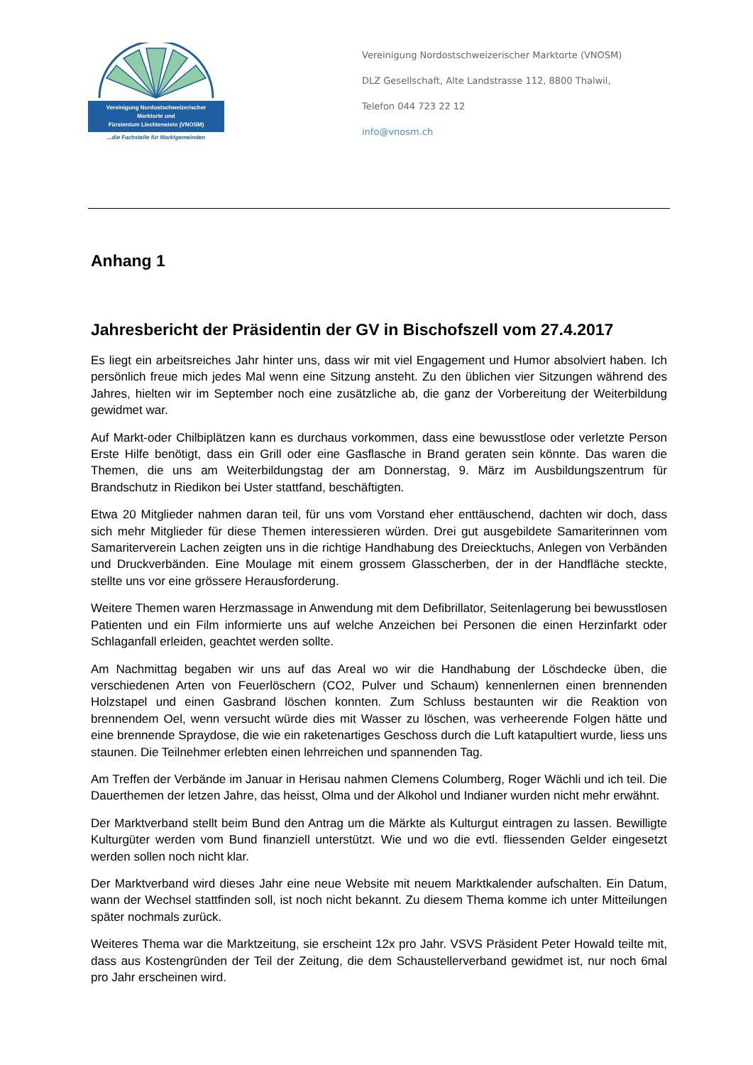Vereinigung Nordostschweizerischer
Marktorte und
Fürstentum Liechtenstein (VNOSM)
...die Fachstelle für Marktgemeinden
Vereinigung Nordostschweizerischer Marktorte (VNOSM)
DLZ Gesellschaft, Alte Landstrasse 112, 8800 Thalwil,
Telefon 044 723 22 12
info@vnosm.ch
Anhang 1
Jahresbericht der Präsidentin der GV in Bischofszell vom 27.4.2017
Es liegt ein arbeitsreiches Jahr hinter uns, dass wir mit viel Engagement und Humor absolviert haben. Ich persönlich freue mich jedes Mal wenn eine Sitzung ansteht. Zu den üblichen vier Sitzungen während des Jahres, hielten wir im September noch eine zusätzliche ab, die ganz der Vorbereitung der Weiterbildung gewidmet war.
Auf Markt-oder Chilbiplätzen kann es durchaus vorkommen, dass eine bewusstlose oder verletzte Person Erste Hilfe benötigt, dass ein Grill oder eine Gasflasche in Brand geraten sein könnte. Das waren die Themen, die uns am Weiterbildungstag der am Donnerstag, 9. März im Ausbildungszentrum für Brandschutz in Riedikon bei Uster stattfand, beschäftigten.
Etwa 20 Mitglieder nahmen daran teil, für uns vom Vorstand eher enttäuschend, dachten wir doch, dass sich mehr Mitglieder für diese Themen interessieren würden. Drei gut ausgebildete Samariterinnen vom Samariterverein Lachen zeigten uns in die richtige Handhabung des Dreiecktuchs, Anlegen von Verbänden und Druckverbänden. Eine Moulage mit einem grossem Glasscherben, der in der Handfläche steckte, stellte uns vor eine grössere Herausforderung.
Weitere Themen waren Herzmassage in Anwendung mit dem Defibrillator, Seitenlagerung bei bewusstlosen Patienten und ein Film informierte uns auf welche Anzeichen bei Personen die einen Herzinfarkt oder Schlaganfall erleiden, geachtet werden sollte.
Am Nachmittag begaben wir uns auf das Areal wo wir die Handhabung der Löschdecke üben, die verschiedenen Arten von Feuerlöschern (CO2, Pulver und Schaum) kennenlernen einen brennenden Holzstapel und einen Gasbrand löschen konnten. Zum Schluss bestaunten wir die Reaktion von brennendem Oel, wenn versucht würde dies mit Wasser zu löschen, was verheerende Folgen hätte und eine brennende Spraydose, die wie ein raketenartiges Geschoss durch die Luft katapultiert wurde, liess uns staunen. Die Teilnehmer erlebten einen lehrreichen und spannenden Tag.
Am Treffen der Verbände im Januar in Herisau nahmen Clemens Columberg, Roger Wächli und ich teil. Die Dauerthemen der letzen Jahre, das heisst, Olma und der Alkohol und Indianer wurden nicht mehr erwähnt.
Der Marktverband stellt beim Bund den Antrag um die Märkte als Kulturgut eintragen zu lassen. Bewilligte Kulturgüter werden vom Bund finanziell unterstützt. Wie und wo die evtl. fliessenden Gelder eingesetzt werden sollen noch nicht klar.
Der Marktverband wird dieses Jahr eine neue Website mit neuem Marktkalender aufschalten. Ein Datum, wann der Wechsel stattfinden soll, ist noch nicht bekannt. Zu diesem Thema komme ich unter Mitteilungen später nochmals zurück.
Weiteres Thema war die Marktzeitung, sie erscheint 12x pro Jahr. VSVS Präsident Peter Howald teilte mit, dass aus Kostengründen der Teil der Zeitung, die dem Schaustellerverband gewidmet ist, nur noch 6mal pro Jahr erscheinen wird.